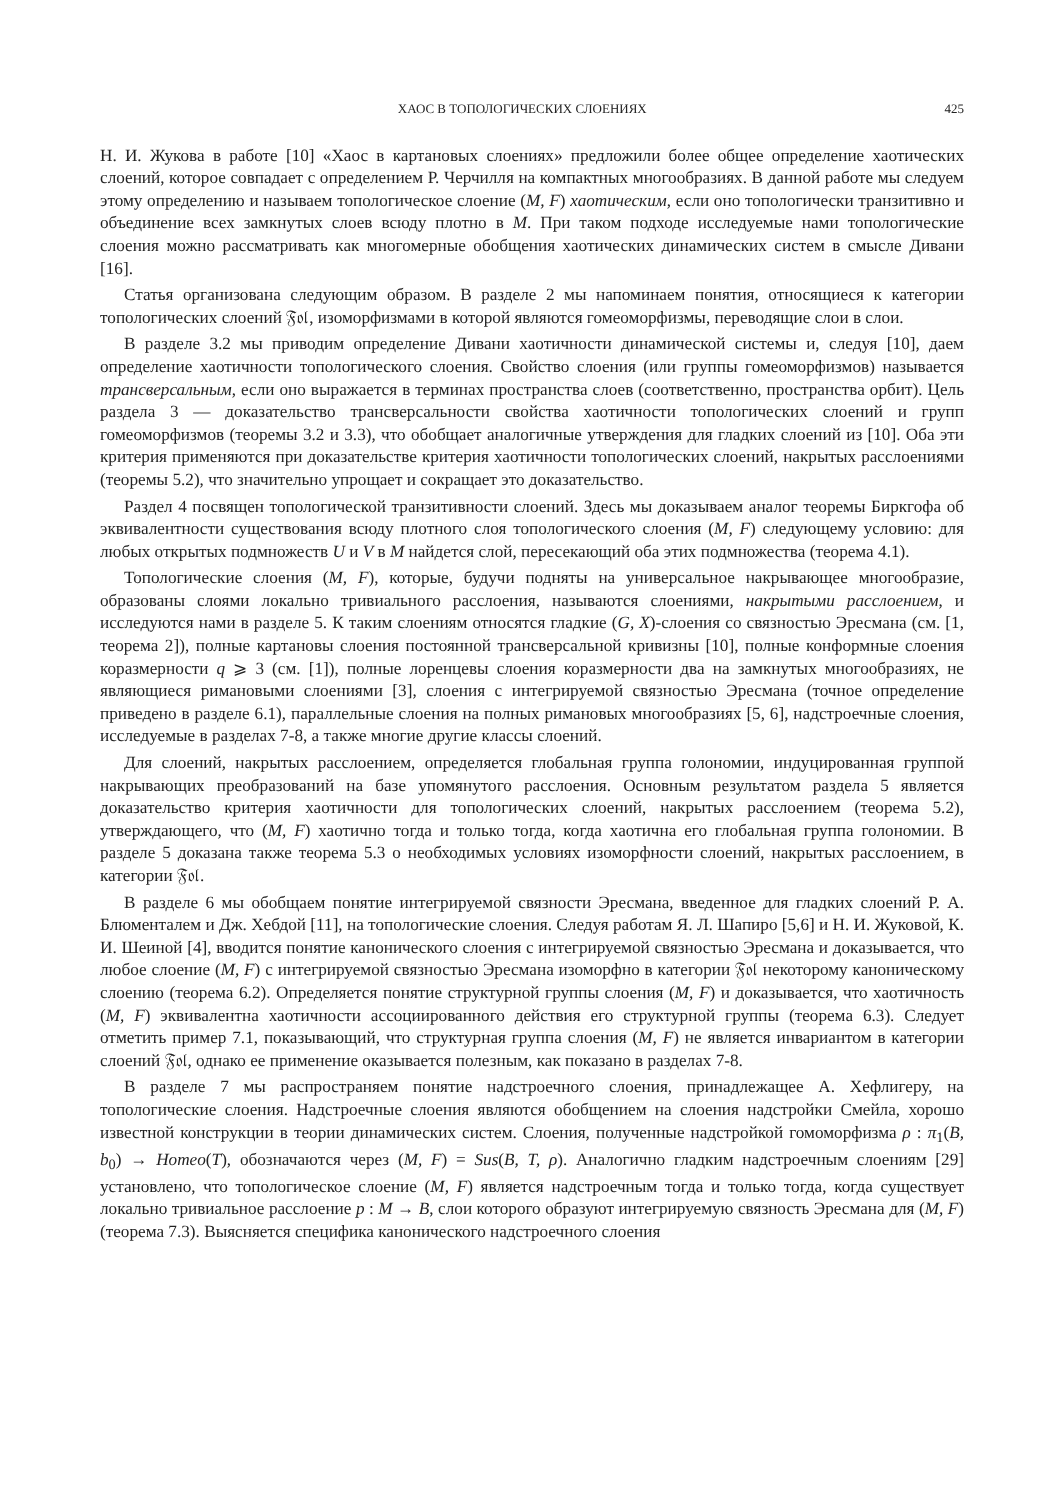ХАОС В ТОПОЛОГИЧЕСКИХ СЛОЕНИЯХ 425
Н. И. Жукова в работе [10] «Хаос в картановых слоениях» предложили более общее определение хаотических слоений, которое совпадает с определением Р. Черчилля на компактных многообразиях. В данной работе мы следуем этому определению и называем топологическое слоение (M, F) хаотическим, если оно топологически транзитивно и объединение всех замкнутых слоев всюду плотно в M. При таком подходе исследуемые нами топологические слоения можно рассматривать как многомерные обобщения хаотических динамических систем в смысле Дивани [16].
Статья организована следующим образом. В разделе 2 мы напоминаем понятия, относящиеся к категории топологических слоений 𝔉𝔬𝔩, изоморфизмами в которой являются гомеоморфизмы, переводящие слои в слои.
В разделе 3.2 мы приводим определение Дивани хаотичности динамической системы и, следуя [10], даем определение хаотичности топологического слоения. Свойство слоения (или группы гомеоморфизмов) называется трансверсальным, если оно выражается в терминах пространства слоев (соответственно, пространства орбит). Цель раздела 3 — доказательство трансверсальности свойства хаотичности топологических слоений и групп гомеоморфизмов (теоремы 3.2 и 3.3), что обобщает аналогичные утверждения для гладких слоений из [10]. Оба эти критерия применяются при доказательстве критерия хаотичности топологических слоений, накрытых расслоениями (теоремы 5.2), что значительно упрощает и сокращает это доказательство.
Раздел 4 посвящен топологической транзитивности слоений. Здесь мы доказываем аналог теоремы Биркгофа об эквивалентности существования всюду плотного слоя топологического слоения (M, F) следующему условию: для любых открытых подмножеств U и V в M найдется слой, пересекающий оба этих подмножества (теорема 4.1).
Топологические слоения (M, F), которые, будучи подняты на универсальное накрывающее многообразие, образованы слоями локально тривиального расслоения, называются слоениями, накрытыми расслоением, и исследуются нами в разделе 5. К таким слоениям относятся гладкие (G, X)-слоения со связностью Эресмана (см. [1, теорема 2]), полные картановы слоения постоянной трансверсальной кривизны [10], полные конформные слоения коразмерности q ⩾ 3 (см. [1]), полные лоренцевы слоения коразмерности два на замкнутых многообразиях, не являющиеся римановыми слоениями [3], слоения с интегрируемой связностью Эресмана (точное определение приведено в разделе 6.1), параллельные слоения на полных римановых многообразиях [5, 6], надстроечные слоения, исследуемые в разделах 7-8, а также многие другие классы слоений.
Для слоений, накрытых расслоением, определяется глобальная группа голономии, индуцированная группой накрывающих преобразований на базе упомянутого расслоения. Основным результатом раздела 5 является доказательство критерия хаотичности для топологических слоений, накрытых расслоением (теорема 5.2), утверждающего, что (M, F) хаотично тогда и только тогда, когда хаотична его глобальная группа голономии. В разделе 5 доказана также теорема 5.3 о необходимых условиях изоморфности слоений, накрытых расслоением, в категории 𝔉𝔬𝔩.
В разделе 6 мы обобщаем понятие интегрируемой связности Эресмана, введенное для гладких слоений Р. А. Блюменталем и Дж. Хебдой [11], на топологические слоения. Следуя работам Я. Л. Шапиро [5,6] и Н. И. Жуковой, К. И. Шеиной [4], вводится понятие канонического слоения с интегрируемой связностью Эресмана и доказывается, что любое слоение (M, F) с интегрируемой связностью Эресмана изоморфно в категории 𝔉𝔬𝔩 некоторому каноническому слоению (теорема 6.2). Определяется понятие структурной группы слоения (M, F) и доказывается, что хаотичность (M, F) эквивалентна хаотичности ассоциированного действия его структурной группы (теорема 6.3). Следует отметить пример 7.1, показывающий, что структурная группа слоения (M, F) не является инвариантом в категории слоений 𝔉𝔬𝔩, однако ее применение оказывается полезным, как показано в разделах 7-8.
В разделе 7 мы распространяем понятие надстроечного слоения, принадлежащее А. Хефлигеру, на топологические слоения. Надстроечные слоения являются обобщением на слоения надстройки Смейла, хорошо известной конструкции в теории динамических систем. Слоения, полученные надстройкой гомоморфизма ρ : π<sub>1</sub>(B, b<sub>0</sub>) → Homeo(T), обозначаются через (M, F) = Sus(B, T, ρ). Аналогично гладким надстроечным слоениям [29] установлено, что топологическое слоение (M, F) является надстроечным тогда и только тогда, когда существует локально тривиальное расслоение p : M → B, слои которого образуют интегрируемую связность Эресмана для (M, F) (теорема 7.3). Выясняется специфика канонического надстроечного слоения